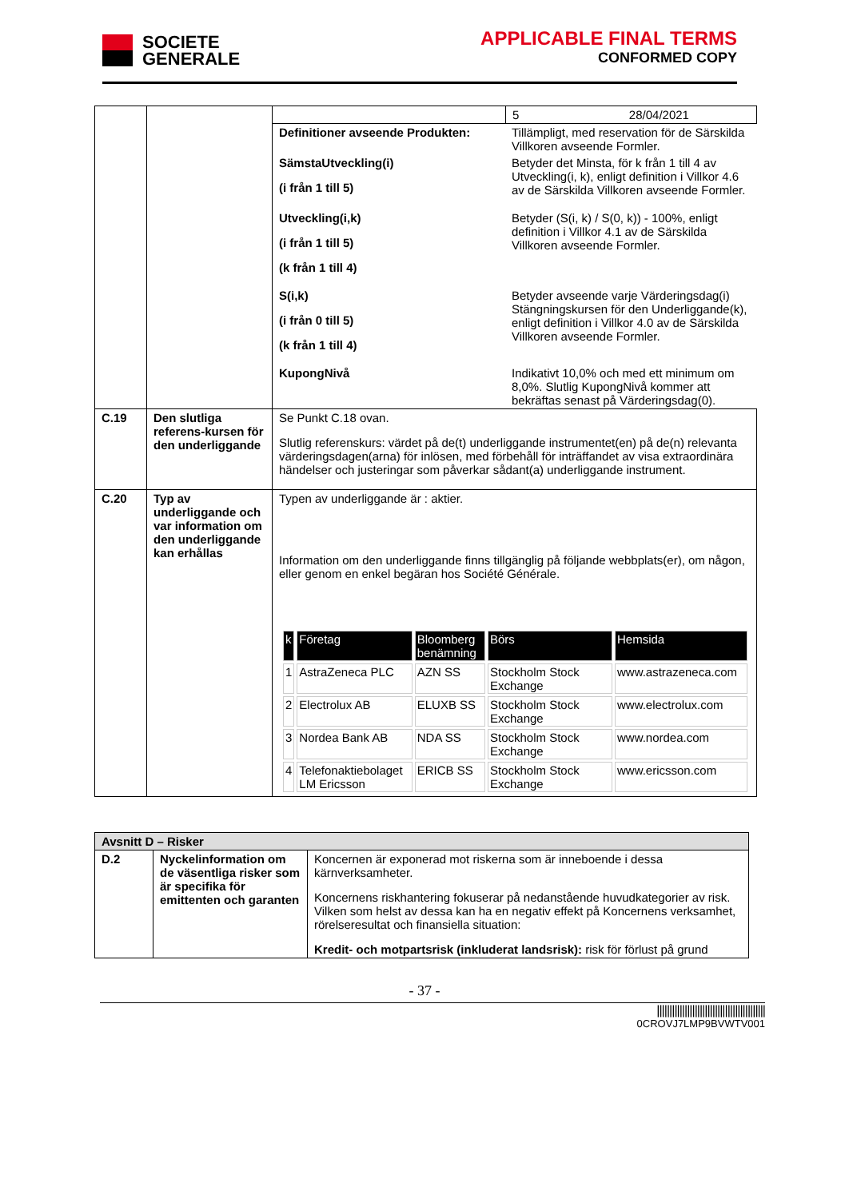SOCIETE
GENERALE
APPLICABLE FINAL TERMS
CONFORMED COPY
| | | | 5 28/04/2021 |
| | | / Definitioner avseende Produkten: / Tillämpligt, med reservation för de Särskilda Villkoren avseende Formler. / / SämstaUtveckling(i) (i från 1 till 5) / Betyder det Minsta, för k från 1 till 4 av Utveckling(i, k), enligt definition i Villkor 4.6 av de Särskilda Villkoren avseende Formler. / / Utveckling(i,k) (i från 1 till 5) (k från 1 till 4) / Betyder (S(i, k) / S(0, k)) - 100%, enligt definition i Villkor 4.1 av de Särskilda Villkoren avseende Formler. / / S(i,k) (i från 0 till 5) (k från 1 till 4) / Betyder avseende varje Värderingsdag(i) Stängningskursen för den Underliggande(k), enligt definition i Villkor 4.0 av de Särskilda Villkoren avseende Formler. / / KupongNivå / Indikativt 10,0% och med ett minimum om 8,0%. Slutlig KupongNivå kommer att bekräftas senast på Värderingsdag(0). / | |
| C.19 | Den slutliga referens-kursen för den underliggande | Se Punkt C.18 ovan. Slutlig referenskurs: värdet på de(t) underliggande instrumentet(en) på de(n) relevanta värderingsdagen(arna) för inlösen, med förbehåll för inträffandet av visa extraordinära händelser och justeringar som påverkar sådant(a) underliggande instrument. | |
| C.20 | Typ av underliggande och var information om den underliggande kan erhållas | Typen av underliggande är : aktier. Information om den underliggande finns tillgänglig på följande webbplats(er), om någon, eller genom en enkel begäran hos Société Générale. / k / Företag / Bloomberg benämning / Börs / Hemsida / / --- / --- / --- / --- / --- / / 1 / AstraZeneca PLC / AZN SS / Stockholm Stock Exchange / www.astrazeneca.com / / 2 / Electrolux AB / ELUXB SS / Stockholm Stock Exchange / www.electrolux.com / / 3 / Nordea Bank AB / NDA SS / Stockholm Stock Exchange / www.nordea.com / / 4 / Telefonaktiebolaget LM Ericsson / ERICB SS / Stockholm Stock Exchange / www.ericsson.com / | |
| Avsnitt D – Risker | | |
| D.2 | Nyckelinformation om de väsentliga risker som är specifika för emittenten och garanten | Koncernen är exponerad mot riskerna som är inneboende i dessa kärnverksamheter. Koncernens riskhantering fokuserar på nedanstående huvudkategorier av risk. Vilken som helst av dessa kan ha en negativ effekt på Koncernens verksamhet, rörelseresultat och finansiella situation: Kredit- och motpartsrisk (inkluderat landsrisk): risk för förlust på grund |
- 37 -
|||||||||||||||||||||||||||||||||||||||||||
0CROVJ7LMP9BVWTV001